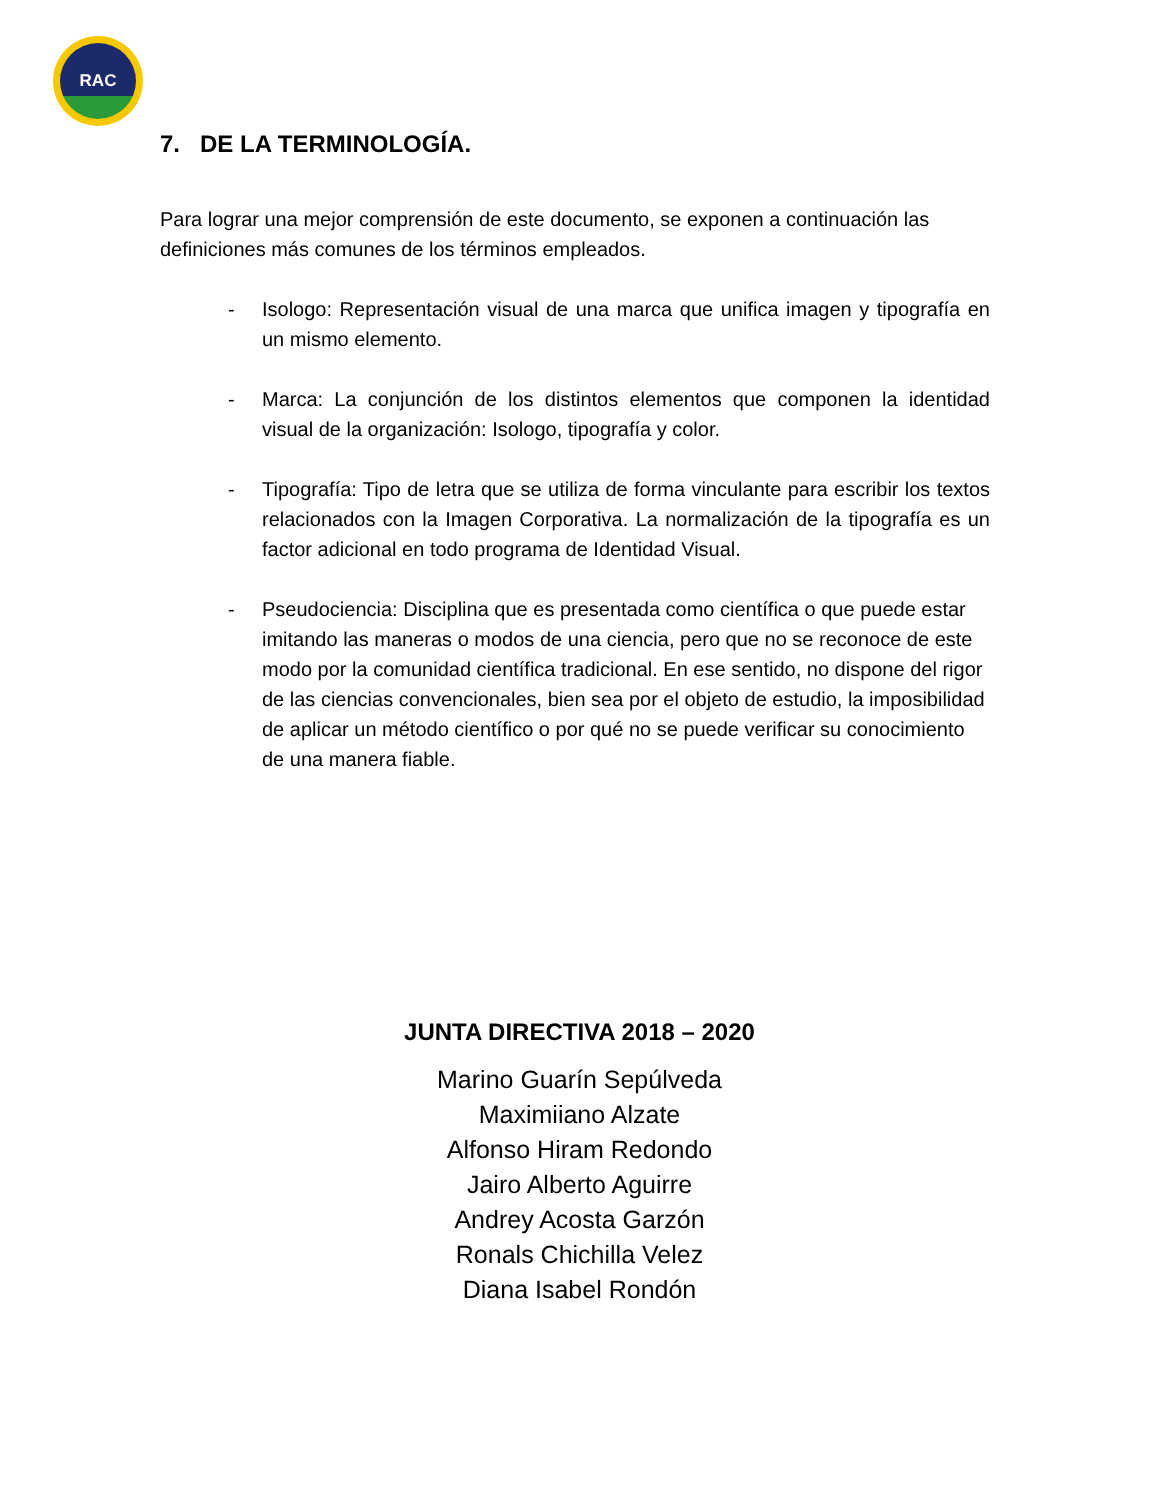RAC
7. DE LA TERMINOLOGÍA.
Para lograr una mejor comprensión de este documento, se exponen a continuación las definiciones más comunes de los términos empleados.
- Isologo: Representación visual de una marca que unifica imagen y tipografía en un mismo elemento.
- Marca: La conjunción de los distintos elementos que componen la identidad visual de la organización: Isologo, tipografía y color.
- Tipografía: Tipo de letra que se utiliza de forma vinculante para escribir los textos relacionados con la Imagen Corporativa. La normalización de la tipografía es un factor adicional en todo programa de Identidad Visual.
- Pseudociencia: Disciplina que es presentada como científica o que puede estar imitando las maneras o modos de una ciencia, pero que no se reconoce de este modo por la comunidad científica tradicional. En ese sentido, no dispone del rigor de las ciencias convencionales, bien sea por el objeto de estudio, la imposibilidad de aplicar un método científico o por qué no se puede verificar su conocimiento de una manera fiable.
JUNTA DIRECTIVA 2018 – 2020
Marino Guarín Sepúlveda
Maximiiano Alzate
Alfonso Hiram Redondo
Jairo Alberto Aguirre
Andrey Acosta Garzón
Ronals Chichilla Velez
Diana Isabel Rondón